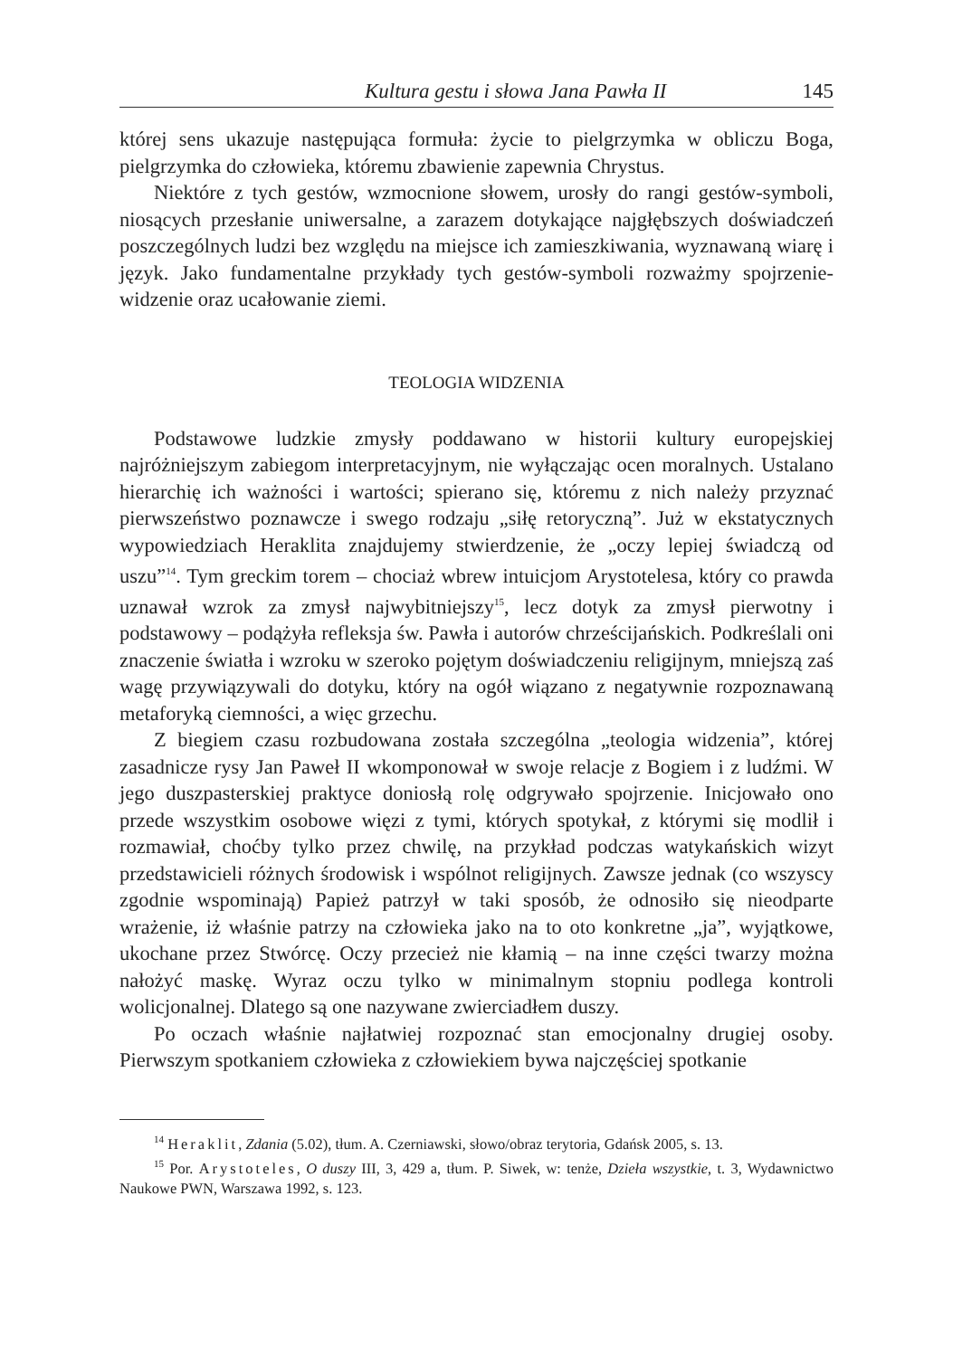Kultura gestu i słowa Jana Pawła II 145
której sens ukazuje następująca formuła: życie to pielgrzymka w obliczu Boga, pielgrzymka do człowieka, któremu zbawienie zapewnia Chrystus.
Niektóre z tych gestów, wzmocnione słowem, urosły do rangi gestów-symboli, niosących przesłanie uniwersalne, a zarazem dotykające najgłębszych doświadczeń poszczególnych ludzi bez względu na miejsce ich zamieszkiwania, wyznawaną wiarę i język. Jako fundamentalne przykłady tych gestów-symboli rozważmy spojrzenie-widzenie oraz ucałowanie ziemi.
TEOLOGIA WIDZENIA
Podstawowe ludzkie zmysły poddawano w historii kultury europejskiej najróżniejszym zabiegom interpretacyjnym, nie wyłączając ocen moralnych. Ustalano hierarchię ich ważności i wartości; spierano się, któremu z nich należy przyznać pierwszeństwo poznawcze i swego rodzaju „siłę retoryczną”. Już w ekstatycznych wypowiedziach Heraklita znajdujemy stwierdzenie, że „oczy lepiej świadczą od uszu”<sup>14</sup>. Tym greckim torem – chociaż wbrew intuicjom Arystotelesa, który co prawda uznawał wzrok za zmysł najwybitniejszy<sup>15</sup>, lecz dotyk za zmysł pierwotny i podstawowy – podążyła refleksja św. Pawła i autorów chrześcijańskich. Podkreślali oni znaczenie światła i wzroku w szeroko pojętym doświadczeniu religijnym, mniejszą zaś wagę przywiązywali do dotyku, który na ogół wiązano z negatywnie rozpoznawaną metaforyką ciemności, a więc grzechu.
Z biegiem czasu rozbudowana została szczególna „teologia widzenia”, której zasadnicze rysy Jan Paweł II wkomponował w swoje relacje z Bogiem i z ludźmi. W jego duszpasterskiej praktyce doniosłą rolę odgrywało spojrzenie. Inicjowało ono przede wszystkim osobowe więzi z tymi, których spotykał, z którymi się modlił i rozmawiał, choćby tylko przez chwilę, na przykład podczas watykańskich wizyt przedstawicieli różnych środowisk i wspólnot religijnych. Zawsze jednak (co wszyscy zgodnie wspominają) Papież patrzył w taki sposób, że odnosiło się nieodparte wrażenie, iż właśnie patrzy na człowieka jako na to oto konkretne „ja”, wyjątkowe, ukochane przez Stwórcę. Oczy przecież nie kłamią – na inne części twarzy można nałożyć maskę. Wyraz oczu tylko w minimalnym stopniu podlega kontroli wolicjonalnej. Dlatego są one nazywane zwierciadłem duszy.
Po oczach właśnie najłatwiej rozpoznać stan emocjonalny drugiej osoby. Pierwszym spotkaniem człowieka z człowiekiem bywa najczęściej spotkanie
<sup>14</sup> Heraklit, Zdania (5.02), tłum. A. Czerniawski, słowo/obraz terytoria, Gdańsk 2005, s. 13.
<sup>15</sup> Por. Arystoteles, O duszy III, 3, 429 a, tłum. P. Siwek, w: tenże, Dzieła wszystkie, t. 3, Wydawnictwo Naukowe PWN, Warszawa 1992, s. 123.